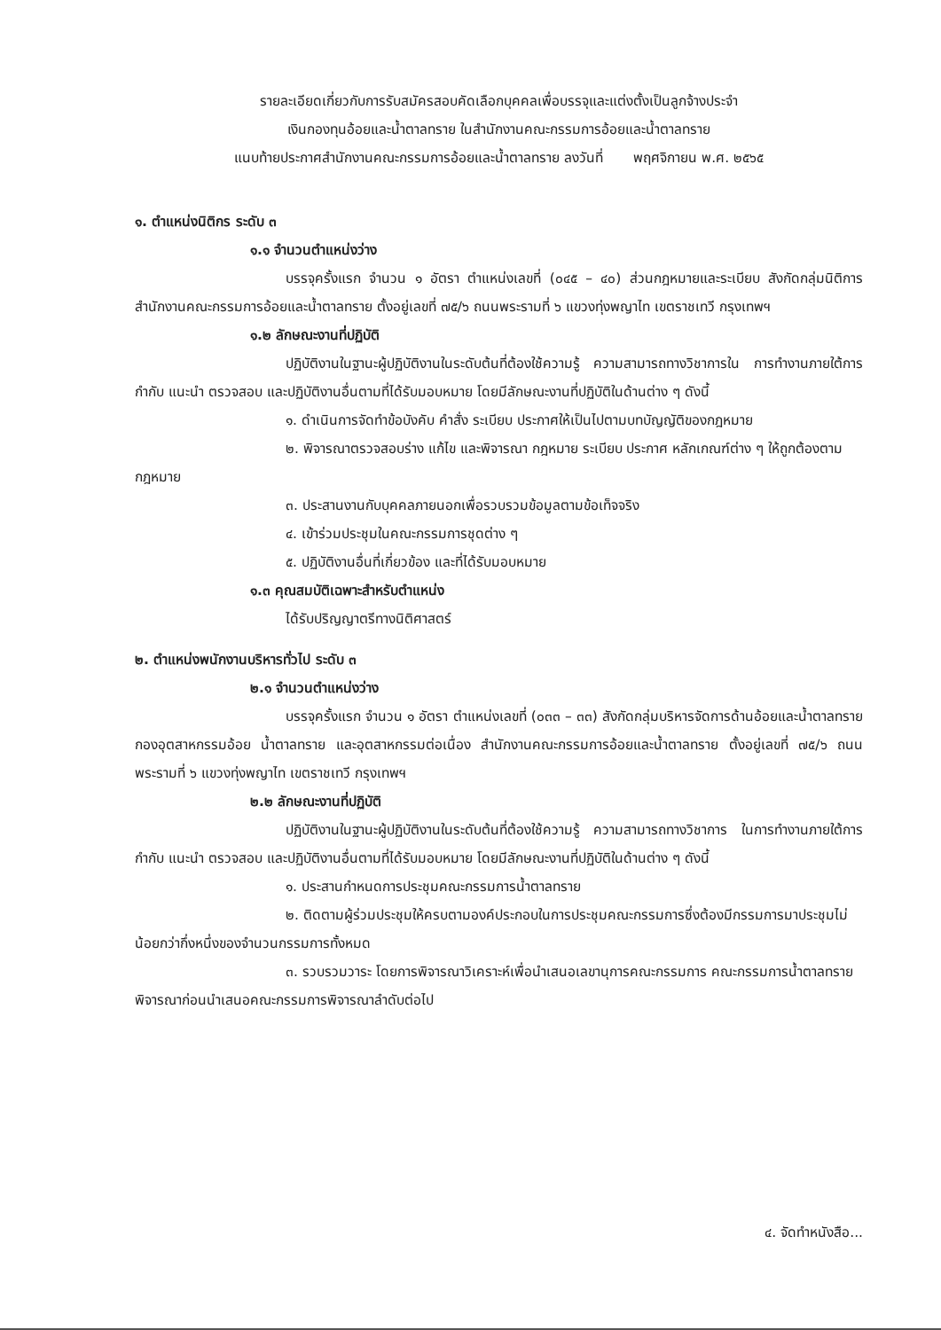รายละเอียดเกี่ยวกับการรับสมัครสอบคัดเลือกบุคคลเพื่อบรรจุและแต่งตั้งเป็นลูกจ้างประจำ
เงินกองทุนอ้อยและน้ำตาลทราย ในสำนักงานคณะกรรมการอ้อยและน้ำตาลทราย
แนบท้ายประกาศสำนักงานคณะกรรมการอ้อยและน้ำตาลทราย ลงวันที่ พฤศจิกายน พ.ศ. ๒๕๖๕
๑. ตำแหน่งนิติกร ระดับ ๓
๑.๑ จำนวนตำแหน่งว่าง
บรรจุครั้งแรก จำนวน ๑ อัตรา ตำแหน่งเลขที่ (๐๔๕ – ๔๐) ส่วนกฎหมายและระเบียบ สังกัดกลุ่มนิติการ สำนักงานคณะกรรมการอ้อยและน้ำตาลทราย ตั้งอยู่เลขที่ ๗๕/๖ ถนนพระรามที่ ๖ แขวงทุ่งพญาไท เขตราชเทวี กรุงเทพฯ
๑.๒ ลักษณะงานที่ปฏิบัติ
ปฏิบัติงานในฐานะผู้ปฏิบัติงานในระดับต้นที่ต้องใช้ความรู้ ความสามารถทางวิชาการใน การทำงานภายใต้การกำกับ แนะนำ ตรวจสอบ และปฏิบัติงานอื่นตามที่ได้รับมอบหมาย โดยมีลักษณะงานที่ปฏิบัติในด้านต่าง ๆ ดังนี้
๑. ดำเนินการจัดทำข้อบังคับ คำสั่ง ระเบียบ ประกาศให้เป็นไปตามบทบัญญัติของกฎหมาย
๒. พิจารณาตรวจสอบร่าง แก้ไข และพิจารณา กฎหมาย ระเบียบ ประกาศ หลักเกณฑ์ต่าง ๆ ให้ถูกต้องตามกฎหมาย
๓. ประสานงานกับบุคคลภายนอกเพื่อรวบรวมข้อมูลตามข้อเท็จจริง
๔. เข้าร่วมประชุมในคณะกรรมการชุดต่าง ๆ
๕. ปฏิบัติงานอื่นที่เกี่ยวข้อง และที่ได้รับมอบหมาย
๑.๓ คุณสมบัติเฉพาะสำหรับตำแหน่ง
ได้รับปริญญาตรีทางนิติศาสตร์
๒. ตำแหน่งพนักงานบริหารทั่วไป ระดับ ๓
๒.๑ จำนวนตำแหน่งว่าง
บรรจุครั้งแรก จำนวน ๑ อัตรา ตำแหน่งเลขที่ (๐๓๓ – ๓๓) สังกัดกลุ่มบริหารจัดการด้านอ้อยและน้ำตาลทราย กองอุตสาหกรรมอ้อย น้ำตาลทราย และอุตสาหกรรมต่อเนื่อง สำนักงานคณะกรรมการอ้อยและน้ำตาลทราย ตั้งอยู่เลขที่ ๗๕/๖ ถนนพระรามที่ ๖ แขวงทุ่งพญาไท เขตราชเทวี กรุงเทพฯ
๒.๒ ลักษณะงานที่ปฏิบัติ
ปฏิบัติงานในฐานะผู้ปฏิบัติงานในระดับต้นที่ต้องใช้ความรู้ ความสามารถทางวิชาการ ในการทำงานภายใต้การกำกับ แนะนำ ตรวจสอบ และปฏิบัติงานอื่นตามที่ได้รับมอบหมาย โดยมีลักษณะงานที่ปฏิบัติในด้านต่าง ๆ ดังนี้
๑. ประสานกำหนดการประชุมคณะกรรมการน้ำตาลทราย
๒. ติดตามผู้ร่วมประชุมให้ครบตามองค์ประกอบในการประชุมคณะกรรมการซึ่งต้องมีกรรมการมาประชุมไม่น้อยกว่ากึ่งหนึ่งของจำนวนกรรมการทั้งหมด
๓. รวบรวมวาระ โดยการพิจารณาวิเคราะห์เพื่อนำเสนอเลขานุการคณะกรรมการ คณะกรรมการน้ำตาลทรายพิจารณาก่อนนำเสนอคณะกรรมการพิจารณาลำดับต่อไป
๔. จัดทำหนังสือ...